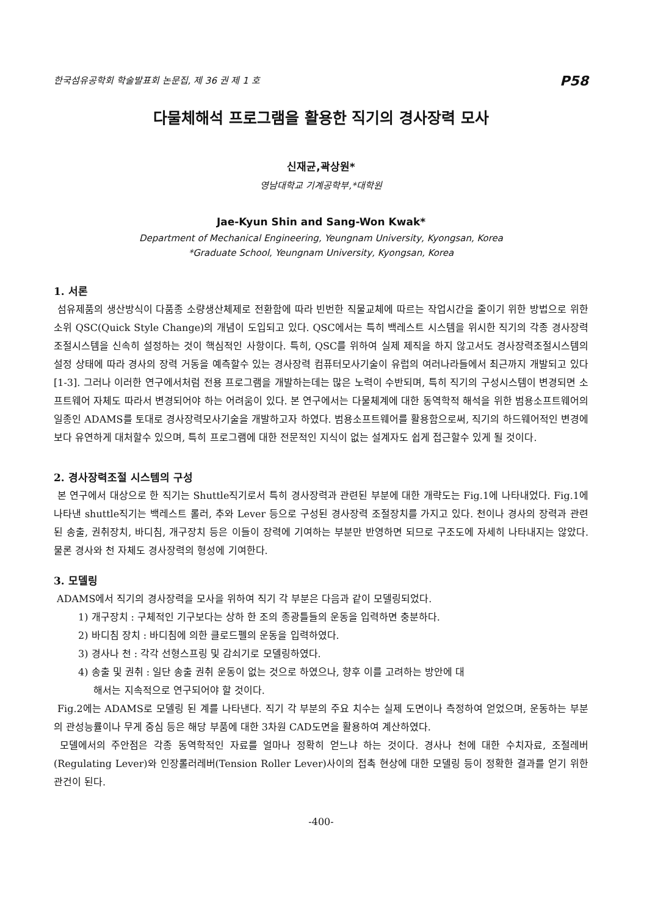한국섬유공학회 학술발표회 논문집, 제 36 권 제 1 호 P58
다물체해석 프로그램을 활용한 직기의 경사장력 모사
신재균,곽상원*
영남대학교 기계공학부,*대학원
Jae-Kyun Shin and Sang-Won Kwak*
Department of Mechanical Engineering, Yeungnam University, Kyongsan, Korea
*Graduate School, Yeungnam University, Kyongsan, Korea
1. 서론
섬유제품의 생산방식이 다품종 소량생산체제로 전환함에 따라 빈번한 직물교체에 따르는 작업시간을 줄이기 위한 방법으로 위한 소위 QSC(Quick Style Change)의 개념이 도입되고 있다. QSC에서는 특히 백레스트 시스템을 위시한 직기의 각종 경사장력 조절시스템을 신속히 설정하는 것이 핵심적인 사항이다. 특히, QSC를 위하여 실제 제직을 하지 않고서도 경사장력조절시스템의 설정 상태에 따라 경사의 장력 거동을 예측할수 있는 경사장력 컴퓨터모사기술이 유럽의 여러나라들에서 최근까지 개발되고 있다[1-3]. 그러나 이러한 연구에서처럼 전용 프로그램을 개발하는데는 많은 노력이 수반되며, 특히 직기의 구성시스템이 변경되면 소프트웨어 자체도 따라서 변경되어야 하는 어려움이 있다. 본 연구에서는 다물체계에 대한 동역학적 해석을 위한 범용소프트웨어의 일종인 ADAMS를 토대로 경사장력모사기술을 개발하고자 하였다. 범용소프트웨어를 활용함으로써, 직기의 하드웨어적인 변경에 보다 유연하게 대처할수 있으며, 특히 프로그램에 대한 전문적인 지식이 없는 설계자도 쉽게 접근할수 있게 될 것이다.
2. 경사장력조절 시스템의 구성
본 연구에서 대상으로 한 직기는 Shuttle직기로서 특히 경사장력과 관련된 부분에 대한 개략도는 Fig.1에 나타내었다. Fig.1에 나타낸 shuttle직기는 백레스트 롤러, 추와 Lever 등으로 구성된 경사장력 조절장치를 가지고 있다. 천이나 경사의 장력과 관련된 송출, 권취장치, 바디침, 개구장치 등은 이들이 장력에 기여하는 부분만 반영하면 되므로 구조도에 자세히 나타내지는 않았다. 물론 경사와 천 자체도 경사장력의 형성에 기여한다.
3. 모델링
ADAMS에서 직기의 경사장력을 모사을 위하여 직기 각 부분은 다음과 같이 모델링되었다.
1) 개구장치 : 구체적인 기구보다는 상하 한 조의 종광틀들의 운동을 입력하면 충분하다.
2) 바디침 장치 : 바디침에 의한 클로드펠의 운동을 입력하였다.
3) 경사나 천 : 각각 선형스프링 및 감쇠기로 모델링하였다.
4) 송출 및 권취 : 일단 송출 권취 운동이 없는 것으로 하였으나, 향후 이를 고려하는 방안에 대
해서는 지속적으로 연구되어야 할 것이다.
Fig.2에는 ADAMS로 모델링 된 계를 나타낸다. 직기 각 부분의 주요 치수는 실제 도면이나 측정하여 얻었으며, 운동하는 부분의 관성능률이나 무게 중심 등은 해당 부품에 대한 3차원 CAD도면을 활용하여 계산하였다.
모델에서의 주안점은 각종 동역학적인 자료를 얼마나 정확히 얻느냐 하는 것이다. 경사나 천에 대한 수치자료, 조절레버(Regulating Lever)와 인장롤러레버(Tension Roller Lever)사이의 접촉 현상에 대한 모델링 등이 정확한 결과를 얻기 위한 관건이 된다.
-400-